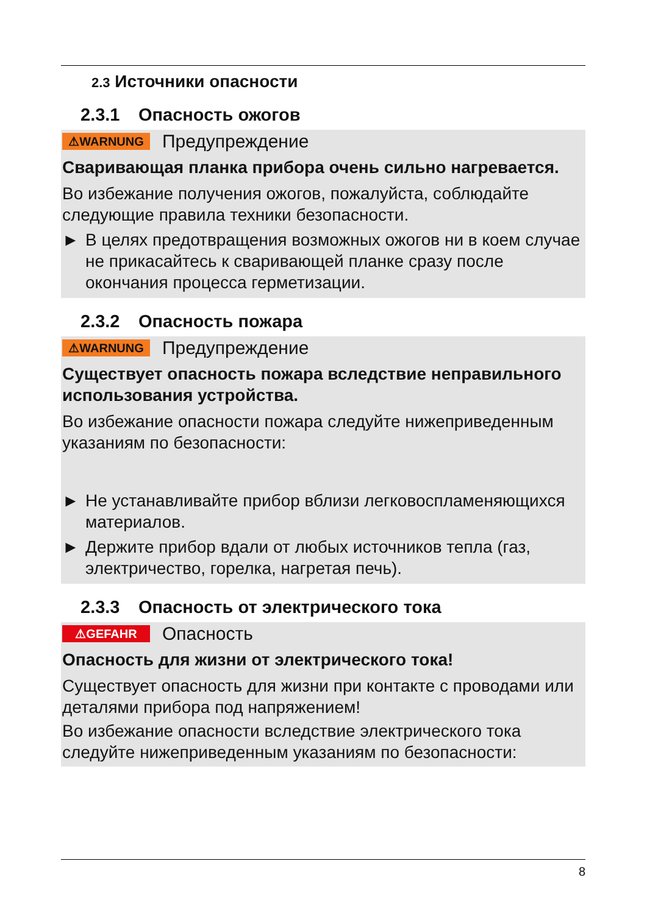2.3 Источники опасности
2.3.1 Опасность ожогов
⚠WARNUNG Предупреждение
Сваривающая планка прибора очень сильно нагревается.
Во избежание получения ожогов, пожалуйста, соблюдайте следующие правила техники безопасности.
► В целях предотвращения возможных ожогов ни в коем случае не прикасайтесь к сваривающей планке сразу после окончания процесса герметизации.
2.3.2 Опасность пожара
⚠WARNUNG Предупреждение
Существует опасность пожара вследствие неправильного использования устройства.
Во избежание опасности пожара следуйте нижеприведенным указаниям по безопасности:
► Не устанавливайте прибор вблизи легковоспламеняющихся материалов.
► Держите прибор вдали от любых источников тепла (газ, электричество, горелка, нагретая печь).
2.3.3 Опасность от электрического тока
⚠GEFAHR Опасность
Опасность для жизни от электрического тока!
Существует опасность для жизни при контакте с проводами или деталями прибора под напряжением!
Во избежание опасности вследствие электрического тока следуйте нижеприведенным указаниям по безопасности:
8